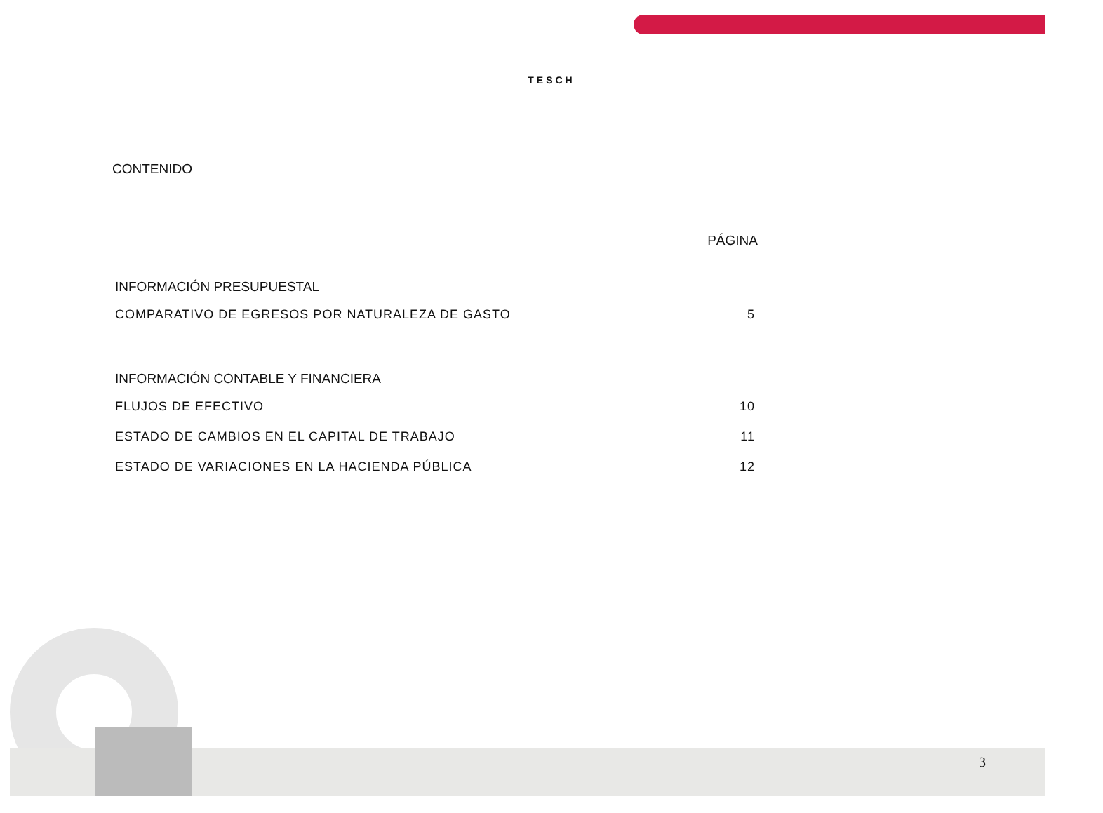TESCH
CONTENIDO
PÁGINA
INFORMACIÓN PRESUPUESTAL
COMPARATIVO DE EGRESOS POR NATURALEZA DE GASTO 5
INFORMACIÓN CONTABLE Y FINANCIERA
FLUJOS DE EFECTIVO 10
ESTADO DE CAMBIOS EN EL CAPITAL DE TRABAJO 11
ESTADO DE VARIACIONES EN LA HACIENDA PÚBLICA 12
3